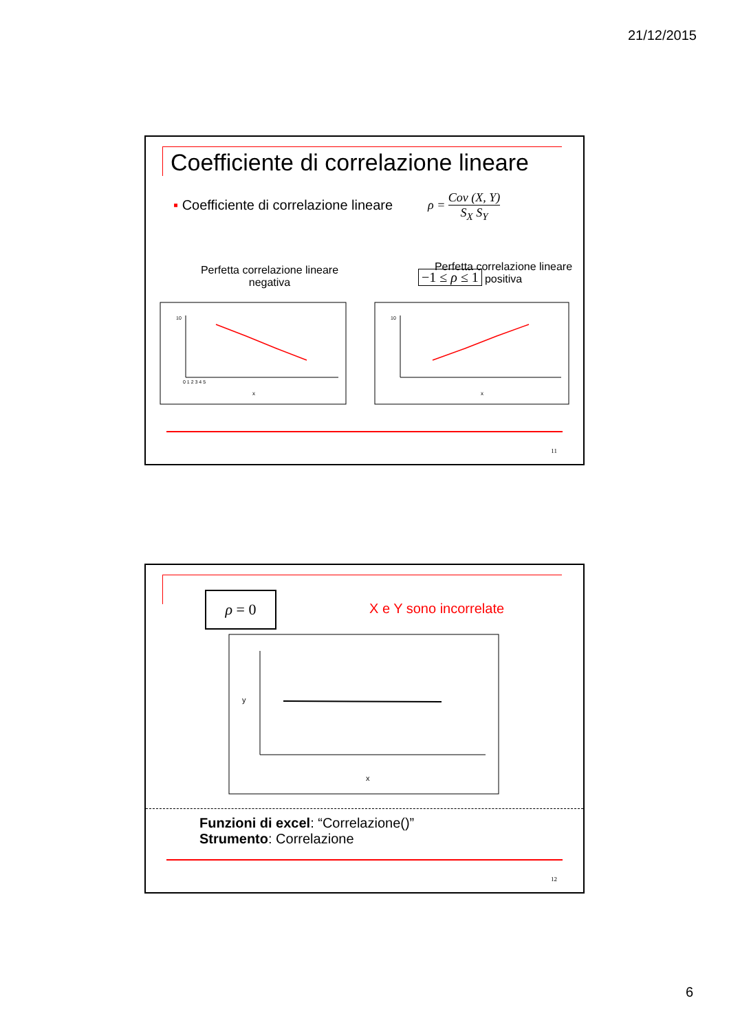21/12/2015
Coefficiente di correlazione lineare
▪ Coefficiente di correlazione lineare
ρ = Cov (X, Y) S<sub>X</sub> S<sub>Y</sub>
−1 ≤ ρ ≤ 1
Perfetta correlazione lineare negativa
Perfetta correlazione lineare positiva
x
0 1 2 3 4 5
10
x
10
11
ρ = 0
X e Y sono incorrelate
x
y
Funzioni di excel: “Correlazione()”
Strumento: Correlazione
12
6